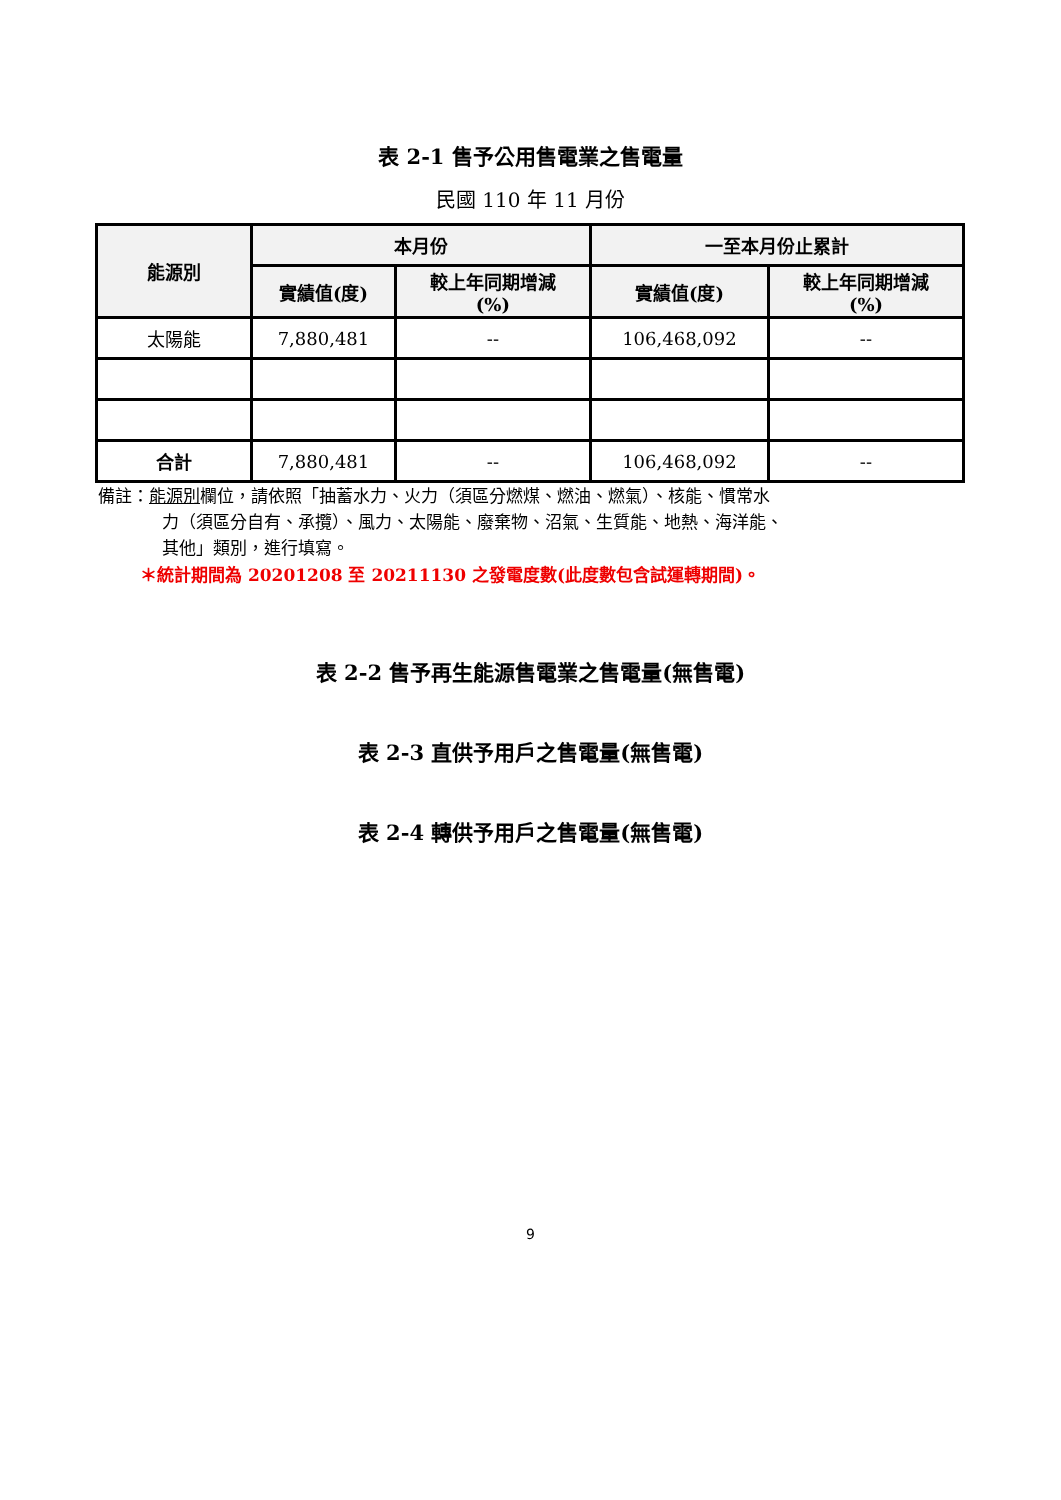表 2-1 售予公用售電業之售電量
民國 110 年 11 月份
| 能源別 | 本月份 | | 一至本月份止累計 | |
| --- | --- | --- | --- | --- |
| | 實績值(度) | 較上年同期增減 (%) | 實績值(度) | 較上年同期增減 (%) |
| 太陽能 | 7,880,481 | -- | 106,468,092 | -- |
| 合計 | 7,880,481 | -- | 106,468,092 | -- |
備註：能源別欄位，請依照「抽蓄水力、火力（須區分燃煤、燃油、燃氣）、核能、慣常水
力（須區分自有、承攬）、風力、太陽能、廢棄物、沼氣、生質能、地熱、海洋能、
其他」類別，進行填寫。
＊統計期間為 20201208 至 20211130 之發電度數(此度數包含試運轉期間)。
表 2-2 售予再生能源售電業之售電量(無售電)
表 2-3 直供予用戶之售電量(無售電)
表 2-4 轉供予用戶之售電量(無售電)
9